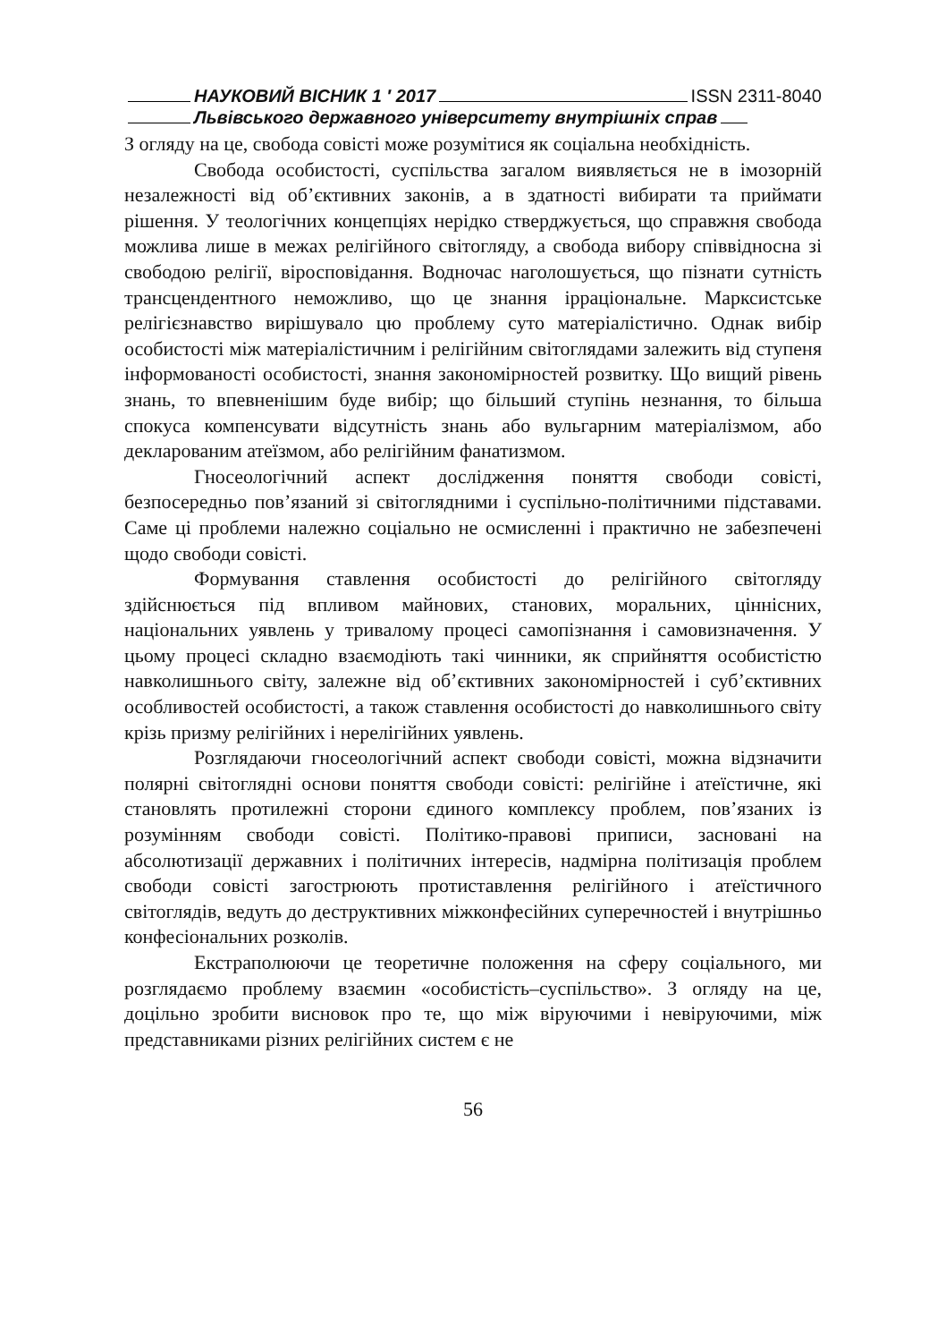НАУКОВИЙ ВІСНИК 1 ′ 2017 ISSN 2311-8040
Львівського державного університету внутрішніх справ
З огляду на це, свобода совісті може розумітися як соціальна необхідність.
Свобода особистості, суспільства загалом виявляється не в імозорній незалежності від об’єктивних законів, а в здатності вибирати та приймати рішення. У теологічних концепціях нерідко стверджується, що справжня свобода можлива лише в межах релігійного світогляду, а свобода вибору співвідносна зі свободою релігії, віросповідання. Водночас наголошується, що пізнати сутність трансцендентного неможливо, що це знання ірраціональне. Марксистське релігієзнавство вирішувало цю проблему суто матеріалістично. Однак вибір особистості між матеріалістичним і релігійним світоглядами залежить від ступеня інформованості особистості, знання закономірностей розвитку. Що вищий рівень знань, то впевненішим буде вибір; що більший ступінь незнання, то більша спокуса компенсувати відсутність знань або вульгарним матеріалізмом, або декларованим атеїзмом, або релігійним фанатизмом.
Гносеологічний аспект дослідження поняття свободи совісті, безпосередньо пов’язаний зі світоглядними і суспільно-політичними підставами. Саме ці проблеми належно соціально не осмисленні і практично не забезпечені щодо свободи совісті.
Формування ставлення особистості до релігійного світогляду здійснюється під впливом майнових, станових, моральних, ціннісних, національних уявлень у тривалому процесі самопізнання і самовизначення. У цьому процесі складно взаємодіють такі чинники, як сприйняття особистістю навколишнього світу, залежне від об’єктивних закономірностей і суб’єктивних особливостей особистості, а також ставлення особистості до навколишнього світу крізь призму релігійних і нерелігійних уявлень.
Розглядаючи гносеологічний аспект свободи совісті, можна відзначити полярні світоглядні основи поняття свободи совісті: релігійне і атеїстичне, які становлять протилежні сторони єдиного комплексу проблем, пов’язаних із розумінням свободи совісті. Політико-правові приписи, засновані на абсолютизації державних і політичних інтересів, надмірна політизація проблем свободи совісті загострюють протиставлення релігійного і атеїстичного світоглядів, ведуть до деструктивних міжконфесійних суперечностей і внутрішньо конфесіональних розколів.
Екстраполюючи це теоретичне положення на сферу соціального, ми розглядаємо проблему взаємин «особистість–суспільство». З огляду на це, доцільно зробити висновок про те, що між віруючими і невіруючими, між представниками різних релігійних систем є не
56